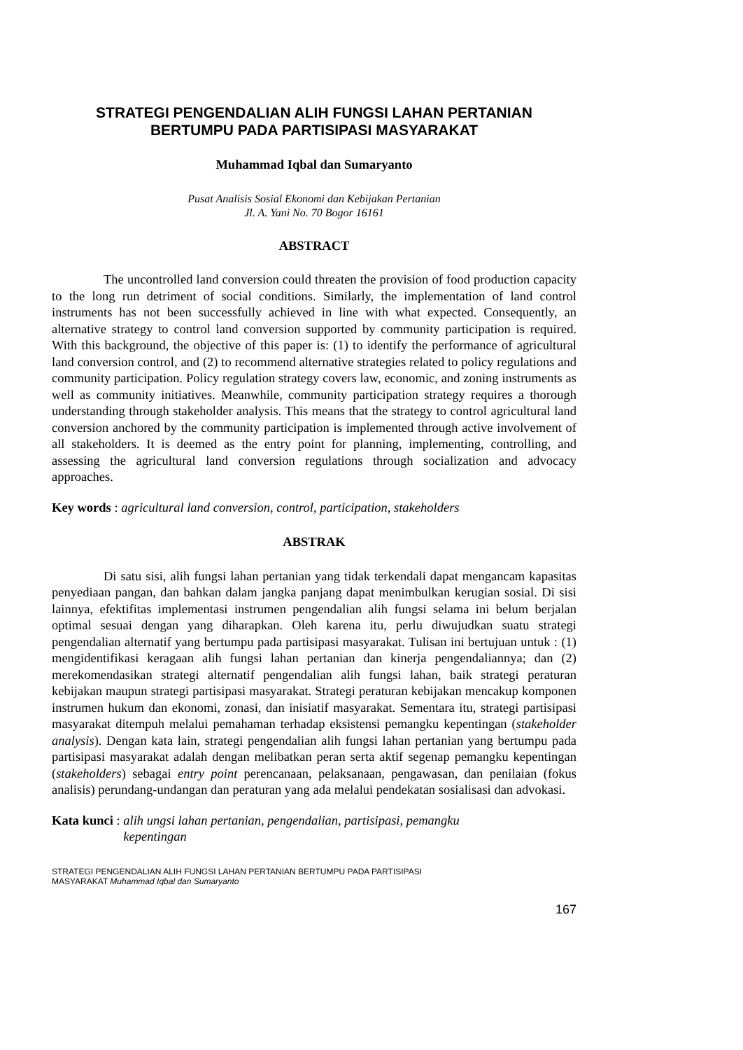STRATEGI PENGENDALIAN ALIH FUNGSI LAHAN PERTANIAN
BERTUMPU PADA PARTISIPASI MASYARAKAT
Muhammad Iqbal dan Sumaryanto
Pusat Analisis Sosial Ekonomi dan Kebijakan Pertanian
Jl. A. Yani No. 70 Bogor 16161
ABSTRACT
The uncontrolled land conversion could threaten the provision of food production capacity to the long run detriment of social conditions. Similarly, the implementation of land control instruments has not been successfully achieved in line with what expected. Consequently, an alternative strategy to control land conversion supported by community participation is required. With this background, the objective of this paper is: (1) to identify the performance of agricultural land conversion control, and (2) to recommend alternative strategies related to policy regulations and community participation. Policy regulation strategy covers law, economic, and zoning instruments as well as community initiatives. Meanwhile, community participation strategy requires a thorough understanding through stakeholder analysis. This means that the strategy to control agricultural land conversion anchored by the community participation is implemented through active involvement of all stakeholders. It is deemed as the entry point for planning, implementing, controlling, and assessing the agricultural land conversion regulations through socialization and advocacy approaches.
Key words : agricultural land conversion, control, participation, stakeholders
ABSTRAK
Di satu sisi, alih fungsi lahan pertanian yang tidak terkendali dapat mengancam kapasitas penyediaan pangan, dan bahkan dalam jangka panjang dapat menimbulkan kerugian sosial. Di sisi lainnya, efektifitas implementasi instrumen pengendalian alih fungsi selama ini belum berjalan optimal sesuai dengan yang diharapkan. Oleh karena itu, perlu diwujudkan suatu strategi pengendalian alternatif yang bertumpu pada partisipasi masyarakat. Tulisan ini bertujuan untuk : (1) mengidentifikasi keragaan alih fungsi lahan pertanian dan kinerja pengendaliannya; dan (2) merekomendasikan strategi alternatif pengendalian alih fungsi lahan, baik strategi peraturan kebijakan maupun strategi partisipasi masyarakat. Strategi peraturan kebijakan mencakup komponen instrumen hukum dan ekonomi, zonasi, dan inisiatif masyarakat. Sementara itu, strategi partisipasi masyarakat ditempuh melalui pemahaman terhadap eksistensi pemangku kepentingan (stakeholder analysis). Dengan kata lain, strategi pengendalian alih fungsi lahan pertanian yang bertumpu pada partisipasi masyarakat adalah dengan melibatkan peran serta aktif segenap pemangku kepentingan (stakeholders) sebagai entry point perencanaan, pelaksanaan, pengawasan, dan penilaian (fokus analisis) perundang-undangan dan peraturan yang ada melalui pendekatan sosialisasi dan advokasi.
Kata kunci : alih ungsi lahan pertanian, pengendalian, partisipasi, pemangku
kepentingan
STRATEGI PENGENDALIAN ALIH FUNGSI LAHAN PERTANIAN BERTUMPU PADA PARTISIPASI
MASYARAKAT Muhammad Iqbal dan Sumaryanto
167